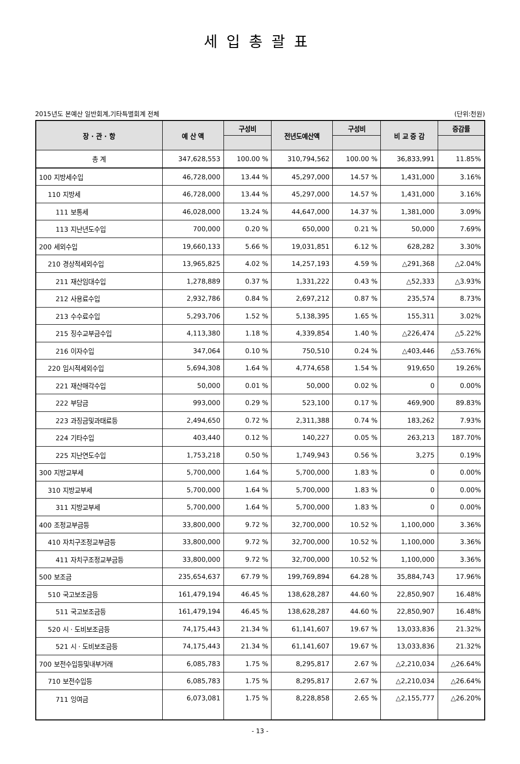세입총괄표
2015년도 본예산 일반회계,기타특별회계 전체 (단위:천원)
| 장 · 관 · 항 | 예 산 액 | 구성비 | 전년도예산액 | 구성비 | 비 교 증 감 | 증감률 |
| --- | --- | --- | --- | --- | --- | --- |
| 총 계 | 347,628,553 | 100.00 % | 310,794,562 | 100.00 % | 36,833,991 | 11.85% |
| 100 지방세수입 | 46,728,000 | 13.44 % | 45,297,000 | 14.57 % | 1,431,000 | 3.16% |
| 110 지방세 | 46,728,000 | 13.44 % | 45,297,000 | 14.57 % | 1,431,000 | 3.16% |
| 111 보통세 | 46,028,000 | 13.24 % | 44,647,000 | 14.37 % | 1,381,000 | 3.09% |
| 113 지난년도수입 | 700,000 | 0.20 % | 650,000 | 0.21 % | 50,000 | 7.69% |
| 200 세외수입 | 19,660,133 | 5.66 % | 19,031,851 | 6.12 % | 628,282 | 3.30% |
| 210 경상적세외수입 | 13,965,825 | 4.02 % | 14,257,193 | 4.59 % | △291,368 | △2.04% |
| 211 재산임대수입 | 1,278,889 | 0.37 % | 1,331,222 | 0.43 % | △52,333 | △3.93% |
| 212 사용료수입 | 2,932,786 | 0.84 % | 2,697,212 | 0.87 % | 235,574 | 8.73% |
| 213 수수료수입 | 5,293,706 | 1.52 % | 5,138,395 | 1.65 % | 155,311 | 3.02% |
| 215 징수교부금수입 | 4,113,380 | 1.18 % | 4,339,854 | 1.40 % | △226,474 | △5.22% |
| 216 이자수입 | 347,064 | 0.10 % | 750,510 | 0.24 % | △403,446 | △53.76% |
| 220 임시적세외수입 | 5,694,308 | 1.64 % | 4,774,658 | 1.54 % | 919,650 | 19.26% |
| 221 재산매각수입 | 50,000 | 0.01 % | 50,000 | 0.02 % | 0 | 0.00% |
| 222 부담금 | 993,000 | 0.29 % | 523,100 | 0.17 % | 469,900 | 89.83% |
| 223 과징금및과태료등 | 2,494,650 | 0.72 % | 2,311,388 | 0.74 % | 183,262 | 7.93% |
| 224 기타수입 | 403,440 | 0.12 % | 140,227 | 0.05 % | 263,213 | 187.70% |
| 225 지난연도수입 | 1,753,218 | 0.50 % | 1,749,943 | 0.56 % | 3,275 | 0.19% |
| 300 지방교부세 | 5,700,000 | 1.64 % | 5,700,000 | 1.83 % | 0 | 0.00% |
| 310 지방교부세 | 5,700,000 | 1.64 % | 5,700,000 | 1.83 % | 0 | 0.00% |
| 311 지방교부세 | 5,700,000 | 1.64 % | 5,700,000 | 1.83 % | 0 | 0.00% |
| 400 조정교부금등 | 33,800,000 | 9.72 % | 32,700,000 | 10.52 % | 1,100,000 | 3.36% |
| 410 자치구조정교부금등 | 33,800,000 | 9.72 % | 32,700,000 | 10.52 % | 1,100,000 | 3.36% |
| 411 자치구조정교부금등 | 33,800,000 | 9.72 % | 32,700,000 | 10.52 % | 1,100,000 | 3.36% |
| 500 보조금 | 235,654,637 | 67.79 % | 199,769,894 | 64.28 % | 35,884,743 | 17.96% |
| 510 국고보조금등 | 161,479,194 | 46.45 % | 138,628,287 | 44.60 % | 22,850,907 | 16.48% |
| 511 국고보조금등 | 161,479,194 | 46.45 % | 138,628,287 | 44.60 % | 22,850,907 | 16.48% |
| 520 시 · 도비보조금등 | 74,175,443 | 21.34 % | 61,141,607 | 19.67 % | 13,033,836 | 21.32% |
| 521 시 · 도비보조금등 | 74,175,443 | 21.34 % | 61,141,607 | 19.67 % | 13,033,836 | 21.32% |
| 700 보전수입등및내부거래 | 6,085,783 | 1.75 % | 8,295,817 | 2.67 % | △2,210,034 | △26.64% |
| 710 보전수입등 | 6,085,783 | 1.75 % | 8,295,817 | 2.67 % | △2,210,034 | △26.64% |
| 711 잉여금 | 6,073,081 | 1.75 % | 8,228,858 | 2.65 % | △2,155,777 | △26.20% |
- 13 -